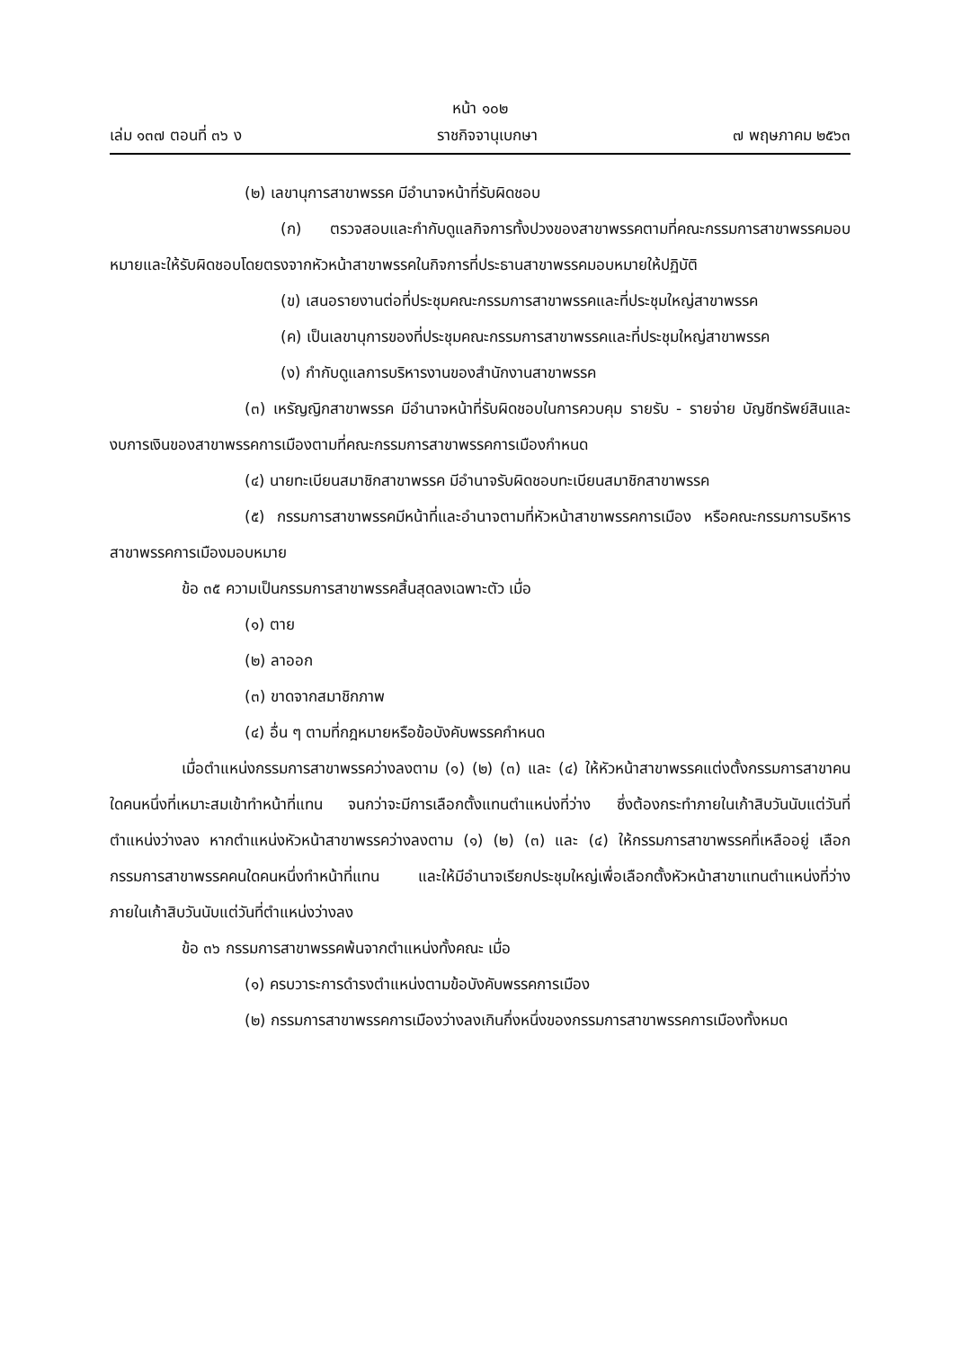หน้า ๑๐๒
เล่ม ๑๓๗ ตอนที่ ๓๖ ง ราชกิจจานุเบกษา ๗ พฤษภาคม ๒๕๖๓
(๒) เลขานุการสาขาพรรค มีอำนาจหน้าที่รับผิดชอบ
(ก) ตรวจสอบและกำกับดูแลกิจการทั้งปวงของสาขาพรรคตามที่คณะกรรมการสาขาพรรคมอบหมายและให้รับผิดชอบโดยตรงจากหัวหน้าสาขาพรรคในกิจการที่ประธานสาขาพรรคมอบหมายให้ปฏิบัติ
(ข) เสนอรายงานต่อที่ประชุมคณะกรรมการสาขาพรรคและที่ประชุมใหญ่สาขาพรรค
(ค) เป็นเลขานุการของที่ประชุมคณะกรรมการสาขาพรรคและที่ประชุมใหญ่สาขาพรรค
(ง) กำกับดูแลการบริหารงานของสำนักงานสาขาพรรค
(๓) เหรัญญิกสาขาพรรค มีอำนาจหน้าที่รับผิดชอบในการควบคุม รายรับ - รายจ่าย บัญชีทรัพย์สินและงบการเงินของสาขาพรรคการเมืองตามที่คณะกรรมการสาขาพรรคการเมืองกำหนด
(๔) นายทะเบียนสมาชิกสาขาพรรค มีอำนาจรับผิดชอบทะเบียนสมาชิกสาขาพรรค
(๕) กรรมการสาขาพรรคมีหน้าที่และอำนาจตามที่หัวหน้าสาขาพรรคการเมือง หรือคณะกรรมการบริหารสาขาพรรคการเมืองมอบหมาย
ข้อ ๓๕ ความเป็นกรรมการสาขาพรรคสิ้นสุดลงเฉพาะตัว เมื่อ
(๑) ตาย
(๒) ลาออก
(๓) ขาดจากสมาชิกภาพ
(๔) อื่น ๆ ตามที่กฎหมายหรือข้อบังคับพรรคกำหนด
เมื่อตำแหน่งกรรมการสาขาพรรคว่างลงตาม (๑) (๒) (๓) และ (๔) ให้หัวหน้าสาขาพรรคแต่งตั้งกรรมการสาขาคนใดคนหนึ่งที่เหมาะสมเข้าทำหน้าที่แทน จนกว่าจะมีการเลือกตั้งแทนตำแหน่งที่ว่าง ซึ่งต้องกระทำภายในเก้าสิบวันนับแต่วันที่ตำแหน่งว่างลง หากตำแหน่งหัวหน้าสาขาพรรคว่างลงตาม (๑) (๒) (๓) และ (๔) ให้กรรมการสาขาพรรคที่เหลืออยู่ เลือกกรรมการสาขาพรรคคนใดคนหนึ่งทำหน้าที่แทน และให้มีอำนาจเรียกประชุมใหญ่เพื่อเลือกตั้งหัวหน้าสาขาแทนตำแหน่งที่ว่างภายในเก้าสิบวันนับแต่วันที่ตำแหน่งว่างลง
ข้อ ๓๖ กรรมการสาขาพรรคพ้นจากตำแหน่งทั้งคณะ เมื่อ
(๑) ครบวาระการดำรงตำแหน่งตามข้อบังคับพรรคการเมือง
(๒) กรรมการสาขาพรรคการเมืองว่างลงเกินกึ่งหนึ่งของกรรมการสาขาพรรคการเมืองทั้งหมด